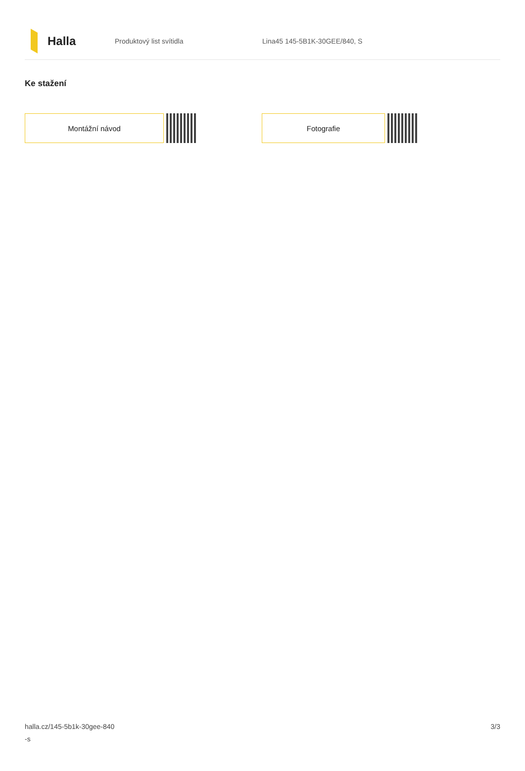Halla
Produktový list svítidla Lina45 145-5B1K-30GEE/840, S
Ke stažení
Montážní návod Fotografie
halla.cz/145-5b1k-30gee-840
-s
3/3